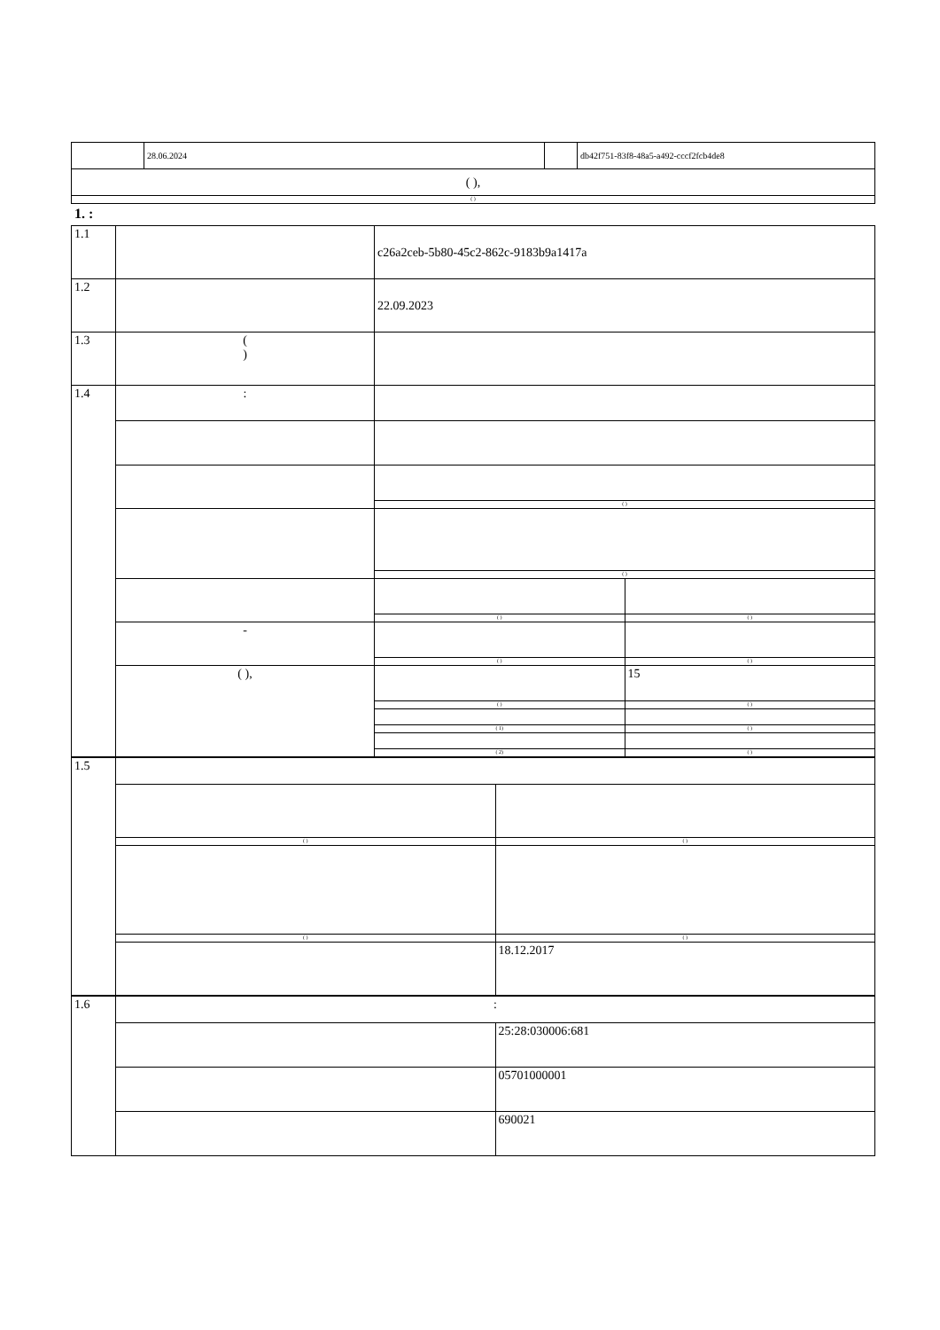| | 28.06.2024 | | db42f751-83f8-48a5-a492-cccf2fcb4de8 |
| ( ), | | | |
| ( ) | | | |
1. :
| 1.1 | | c26a2ceb-5b80-45c2-862c-9183b9a1417a | |
| 1.2 | | 22.09.2023 | |
| 1.3 | ( ) | | |
| 1.4 | : | | |
| | | ( ) | |
| | | ( ) | |
| | | ( ) | ( ) |
| | - | | |
| | | ( ) | ( ) |
| | ( ), | | 15 |
| | | ( ) | ( ) |
| | | ( 1) | ( ) |
| | | ( 2) | ( ) |
| 1.5 | | |
| | ( ) | ( ) |
| | ( ) | ( ) |
| | | 18.12.2017 |
| 1.6 | : | |
| | | 25:28:030006:681 |
| | | 05701000001 |
| | | 690021 |